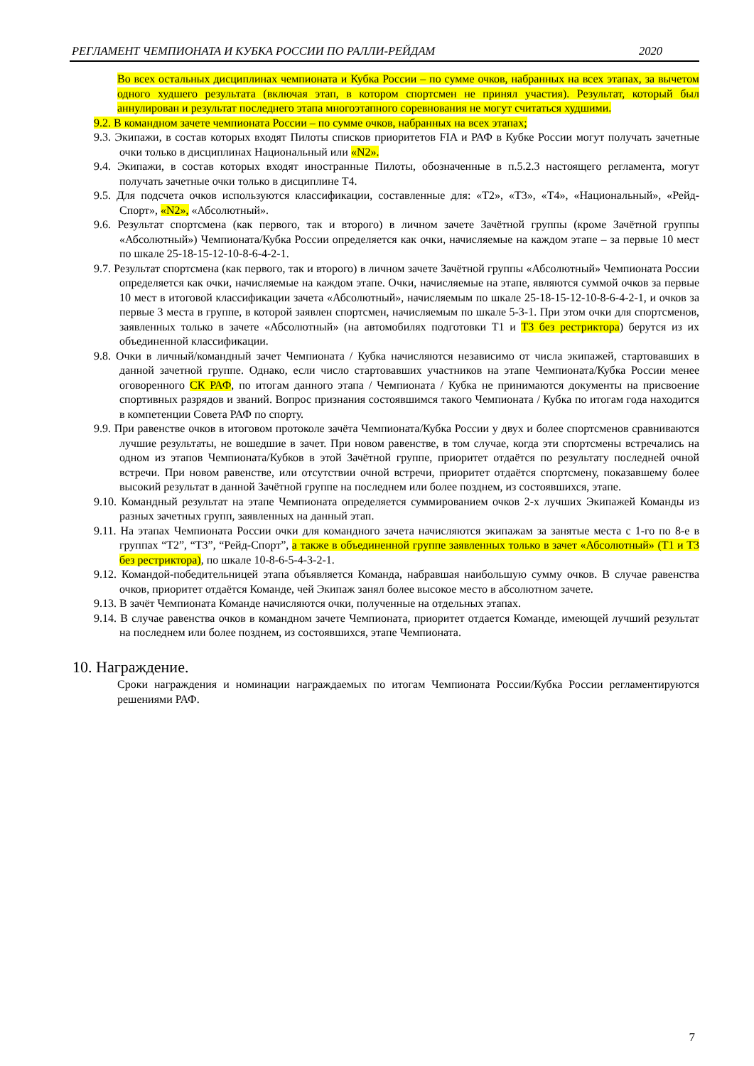РЕГЛАМЕНТ ЧЕМПИОНАТА И КУБКА РОССИИ ПО РАЛЛИ-РЕЙДАМ 2020
Во всех остальных дисциплинах чемпионата и Кубка России – по сумме очков, набранных на всех этапах, за вычетом одного худшего результата (включая этап, в котором спортсмен не принял участия). Результат, который был аннулирован и результат последнего этапа многоэтапного соревнования не могут считаться худшими.
9.2. В командном зачете чемпионата России – по сумме очков, набранных на всех этапах;
9.3. Экипажи, в состав которых входят Пилоты списков приоритетов FIA и РАФ в Кубке России могут получать зачетные очки только в дисциплинах Национальный или «N2».
9.4. Экипажи, в состав которых входят иностранные Пилоты, обозначенные в п.5.2.3 настоящего регламента, могут получать зачетные очки только в дисциплине Т4.
9.5. Для подсчета очков используются классификации, составленные для: «Т2», «Т3», «Т4», «Национальный», «Рейд-Спорт», «N2», «Абсолютный».
9.6. Результат спортсмена (как первого, так и второго) в личном зачете Зачётной группы (кроме Зачётной группы «Абсолютный») Чемпионата/Кубка России определяется как очки, начисляемые на каждом этапе – за первые 10 мест по шкале 25-18-15-12-10-8-6-4-2-1.
9.7. Результат спортсмена (как первого, так и второго) в личном зачете Зачётной группы «Абсолютный» Чемпионата России определяется как очки, начисляемые на каждом этапе. Очки, начисляемые на этапе, являются суммой очков за первые 10 мест в итоговой классификации зачета «Абсолютный», начисляемым по шкале 25-18-15-12-10-8-6-4-2-1, и очков за первые 3 места в группе, в которой заявлен спортсмен, начисляемым по шкале 5-3-1. При этом очки для спортсменов, заявленных только в зачете «Абсолютный» (на автомобилях подготовки Т1 и Т3 без рестриктора) берутся из их объединенной классификации.
9.8. Очки в личный/командный зачет Чемпионата / Кубка начисляются независимо от числа экипажей, стартовавших в данной зачетной группе. Однако, если число стартовавших участников на этапе Чемпионата/Кубка России менее оговоренного СК РАФ, по итогам данного этапа / Чемпионата / Кубка не принимаются документы на присвоение спортивных разрядов и званий. Вопрос признания состоявшимся такого Чемпионата / Кубка по итогам года находится в компетенции Совета РАФ по спорту.
9.9. При равенстве очков в итоговом протоколе зачёта Чемпионата/Кубка России у двух и более спортсменов сравниваются лучшие результаты, не вошедшие в зачет. При новом равенстве, в том случае, когда эти спортсмены встречались на одном из этапов Чемпионата/Кубков в этой Зачётной группе, приоритет отдаётся по результату последней очной встречи. При новом равенстве, или отсутствии очной встречи, приоритет отдаётся спортсмену, показавшему более высокий результат в данной Зачётной группе на последнем или более позднем, из состоявшихся, этапе.
9.10. Командный результат на этапе Чемпионата определяется суммированием очков 2-х лучших Экипажей Команды из разных зачетных групп, заявленных на данный этап.
9.11. На этапах Чемпионата России очки для командного зачета начисляются экипажам за занятые места с 1-го по 8-е в группах “Т2”, “Т3”, “Рейд-Спорт”, а также в объединенной группе заявленных только в зачет «Абсолютный» (Т1 и Т3 без рестриктора), по шкале 10-8-6-5-4-3-2-1.
9.12. Командой-победительницей этапа объявляется Команда, набравшая наибольшую сумму очков. В случае равенства очков, приоритет отдаётся Команде, чей Экипаж занял более высокое место в абсолютном зачете.
9.13. В зачёт Чемпионата Команде начисляются очки, полученные на отдельных этапах.
9.14. В случае равенства очков в командном зачете Чемпионата, приоритет отдается Команде, имеющей лучший результат на последнем или более позднем, из состоявшихся, этапе Чемпионата.
10. Награждение.
Сроки награждения и номинации награждаемых по итогам Чемпионата России/Кубка России регламентируются решениями РАФ.
7